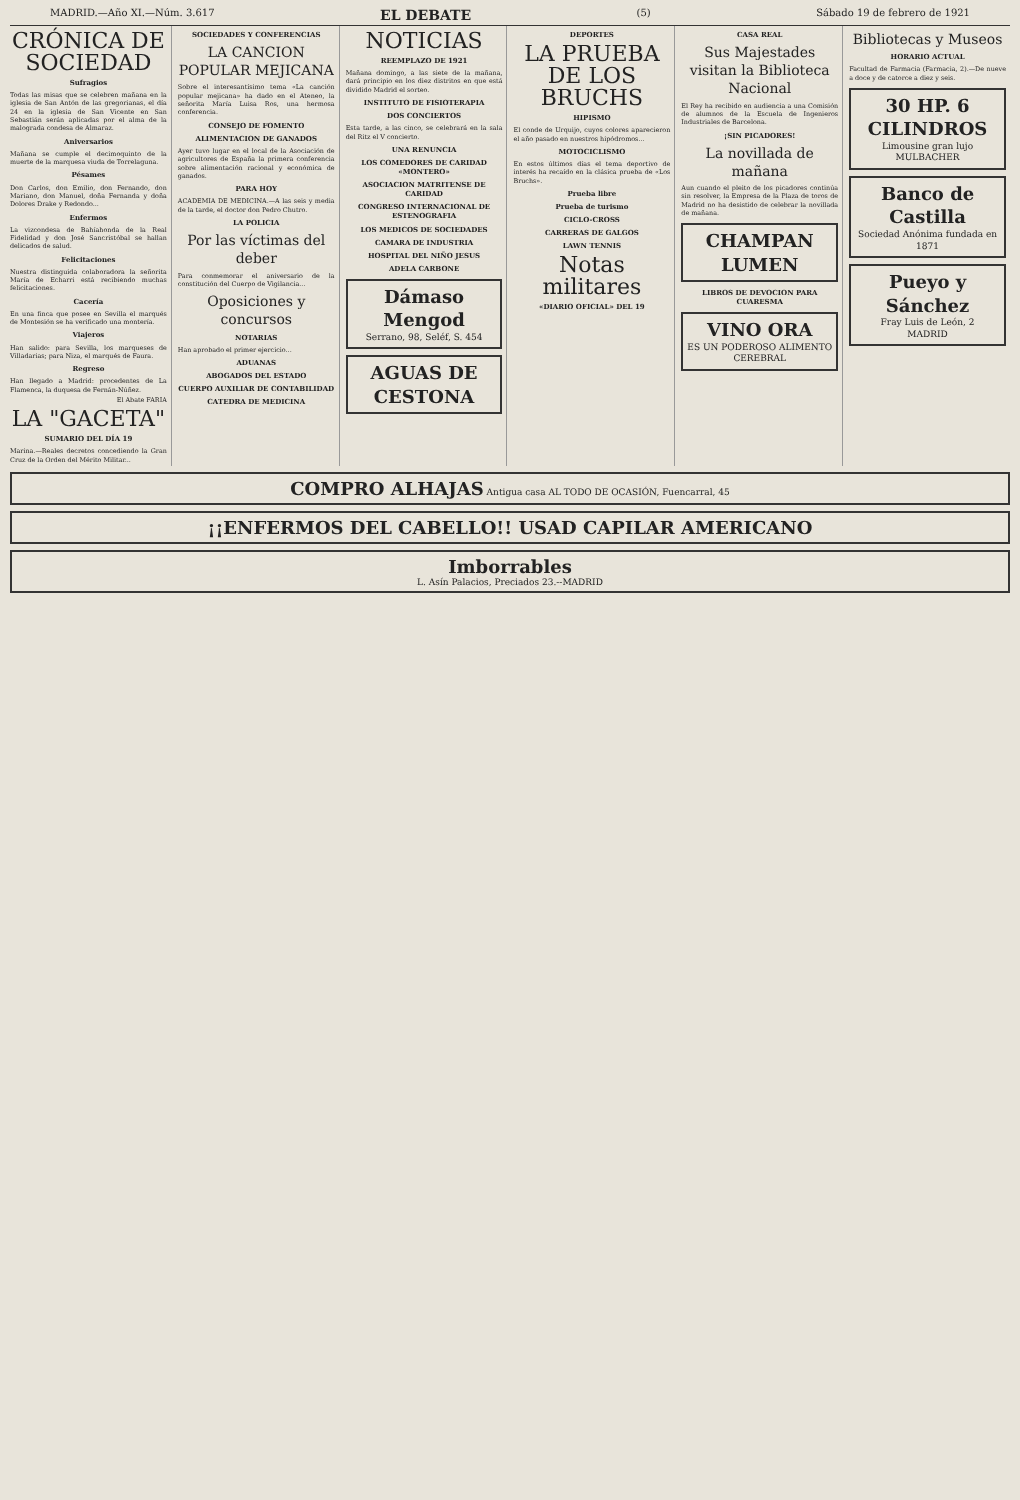MADRID.—Año XI.—Núm. 3.617 EL DEBATE (5) Sábado 19 de febrero de 1921
CRÓNICA DE SOCIEDAD
Sufragios
Todas las misas que se celebren mañana en la iglesia de San Antón de las gregorianas, el día 24 en la iglesia de San Vicente en San Sebastián serán aplicadas por el alma de la malograda condesa de Almaraz.
Aniversarios
Mañana se cumple el decimoquinto de la muerte de la marquesa viuda de Torrelaguna.
Pésames
Don Carlos, don Emilio, don Fernando, don Mariano, don Manuel, doña Fernanda y doña Dolores Drake y Redondo...
Enfermos
La vizcondesa de Bahíahonda de la Real Fidelidad y don José Sancristóbal se hallan delicados de salud.
Felicitaciones
Nuestra distinguida colaboradora la señorita María de Echarri está recibiendo muchas felicitaciones.
Cacería
En una finca que posee en Sevilla el marqués de Montesión se ha verificado una montería.
Viajeros
Han salido: para Sevilla, los marqueses de Villadarias; para Niza, el marqués de Faura.
Regreso
Han llegado a Madrid: procedentes de La Flamenca, la duquesa de Fernán-Núñez.
El Abate FARIA
LA "GACETA"
SUMARIO DEL DÍA 19
Marina.—Reales decretos concediendo la Gran Cruz de la Orden del Mérito Militar...
SOCIEDADES Y CONFERENCIAS
LA CANCION POPULAR MEJICANA
Sobre el interesantísimo tema «La canción popular mejicana» ha dado en el Ateneo, la señorita María Luisa Ros, una hermosa conferencia.
CONSEJO DE FOMENTO
ALIMENTACION DE GANADOS
Ayer tuvo lugar en el local de la Asociación de agricultores de España la primera conferencia sobre alimentación racional y económica de ganados.
PARA HOY
ACADEMIA DE MEDICINA.—A las seis y media de la tarde, el doctor don Pedro Chutro.
LA POLICIA
Por las víctimas del deber
Para conmemorar el aniversario de la constitución del Cuerpo de Vigilancia...
Oposiciones y concursos
NOTARIAS
Han aprobado el primer ejercicio...
ADUANAS
ABOGADOS DEL ESTADO
CUERPO AUXILIAR DE CONTABILIDAD
CATEDRA DE MEDICINA
NOTICIAS
REEMPLAZO DE 1921
Mañana domingo, a las siete de la mañana, dará principio en los diez distritos en que está dividido Madrid el sorteo.
INSTITUTO DE FISIOTERAPIA
DOS CONCIERTOS
Esta tarde, a las cinco, se celebrará en la sala del Ritz el V concierto.
UNA RENUNCIA
LOS COMEDORES DE CARIDAD «MONTERO»
ASOCIACION MATRITENSE DE CARIDAD
CONGRESO INTERNACIONAL DE ESTENOGRAFIA
LOS MEDICOS DE SOCIEDADES
CAMARA DE INDUSTRIA
HOSPITAL DEL NIÑO JESUS
ADELA CARBONE
Dámaso Mengod
Serrano, 98, Seléf, S. 454
AGUAS DE CESTONA
DEPORTES
LA PRUEBA DE LOS BRUCHS
HIPISMO
El conde de Urquijo, cuyos colores aparecieron el año pasado en nuestros hipódromos...
MOTOCICLISMO
En estos últimos días el tema deportivo de interés ha recaído en la clásica prueba de «Los Bruchs».
Prueba libre
Prueba de turismo
CICLO-CROSS
CARRERAS DE GALGOS
LAWN TENNIS
Notas militares
«DIARIO OFICIAL» DEL 19
CASA REAL
Sus Majestades visitan la Biblioteca Nacional
El Rey ha recibido en audiencia a una Comisión de alumnos de la Escuela de Ingenieros Industriales de Barcelona.
¡SIN PICADORES!
La novillada de mañana
Aun cuando el pleito de los picadores continúa sin resolver, la Empresa de la Plaza de toros de Madrid no ha desistido de celebrar la novillada de mañana.
CHAMPAN LUMEN
LIBROS DE DEVOCION PARA CUARESMA
VINO ORA
ES UN PODEROSO ALIMENTO CEREBRAL
Bibliotecas y Museos
HORARIO ACTUAL
Facultad de Farmacia (Farmacia, 2).—De nueve a doce y de catorce a diez y seis.
30 HP. 6 CILINDROS
Limousine gran lujo MULBACHER
Banco de Castilla
Sociedad Anónima fundada en 1871
Pueyo y Sánchez
Fray Luis de León, 2
MADRID
COMPRO ALHAJAS Antigua casa AL TODO DE OCASIÓN, Fuencarral, 45
¡¡ENFERMOS DEL CABELLO!! USAD CAPILAR AMERICANO
Imborrables
L. Asín Palacios, Preciados 23.--MADRID